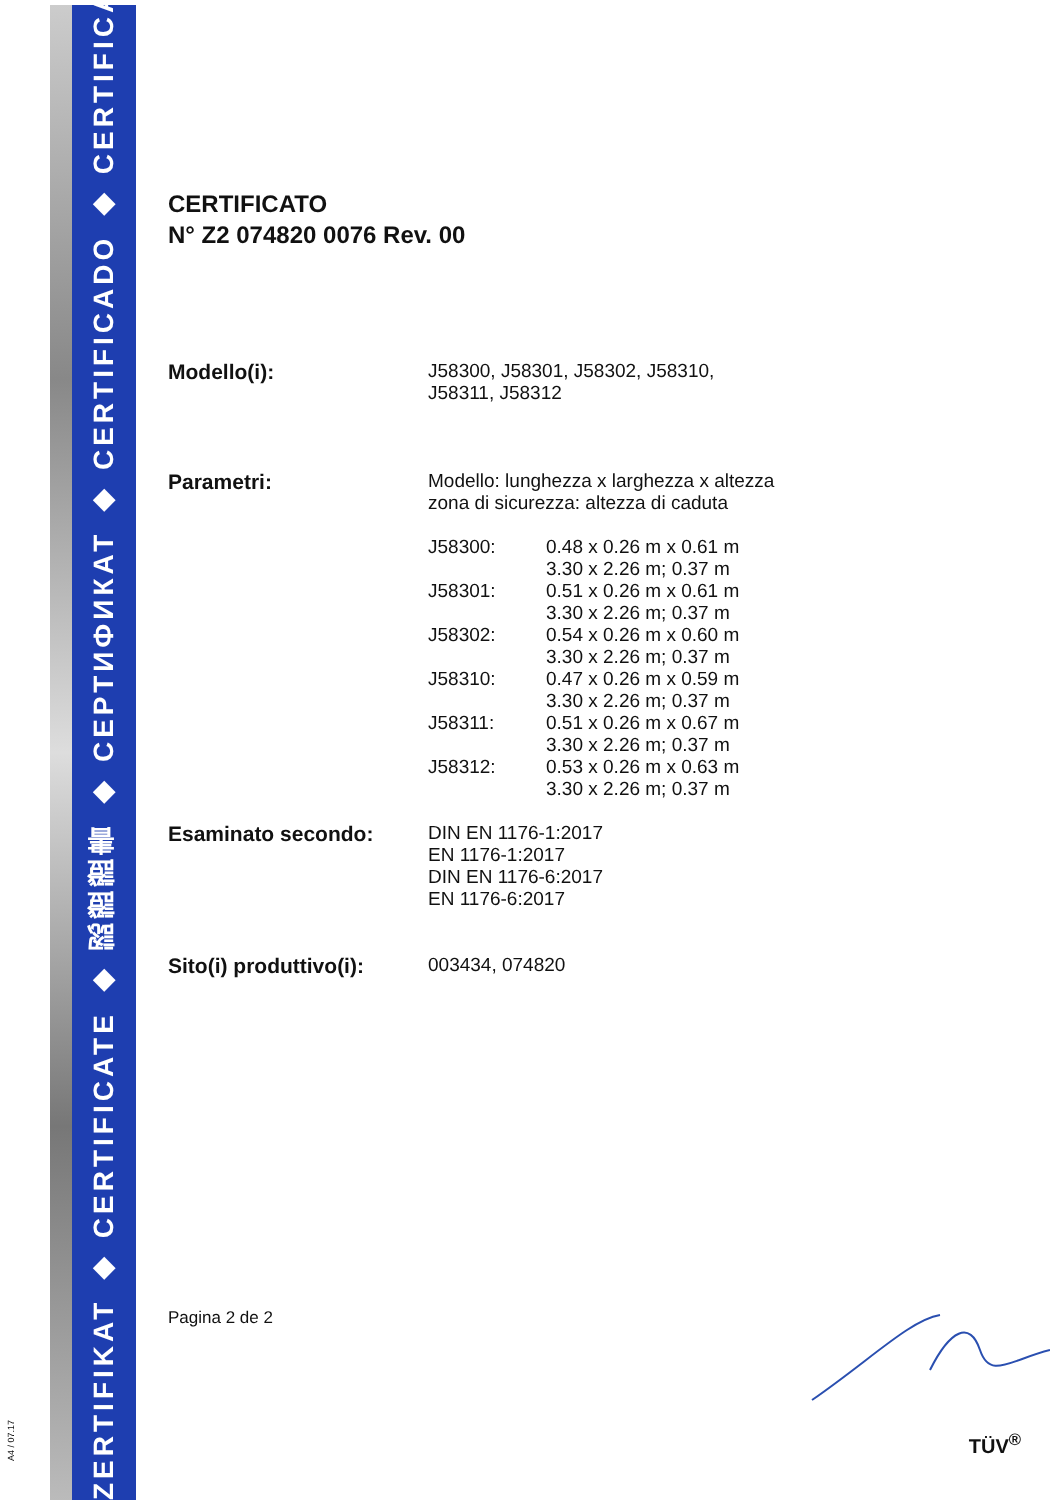ZERTIFIKAT ◆ CERTIFICATE ◆ 認證證書 ◆ СЕРТИФИКАТ ◆ CERTIFICADO ◆ CERTIFICAT
A4 / 07.17
CERTIFICATO
N° Z2 074820 0076 Rev. 00
| Modello(i): | J58300, J58301, J58302, J58310, J58311, J58312 | |
| Parametri: | Modello: lunghezza x larghezza x altezza zona di sicurezza: altezza di caduta | |
| | J58300: | 0.48 x 0.26 m x 0.61 m 3.30 x 2.26 m; 0.37 m |
| | J58301: | 0.51 x 0.26 m x 0.61 m 3.30 x 2.26 m; 0.37 m |
| | J58302: | 0.54 x 0.26 m x 0.60 m 3.30 x 2.26 m; 0.37 m |
| | J58310: | 0.47 x 0.26 m x 0.59 m 3.30 x 2.26 m; 0.37 m |
| | J58311: | 0.51 x 0.26 m x 0.67 m 3.30 x 2.26 m; 0.37 m |
| | J58312: | 0.53 x 0.26 m x 0.63 m 3.30 x 2.26 m; 0.37 m |
| Esaminato secondo: | DIN EN 1176-1:2017 EN 1176-1:2017 DIN EN 1176-6:2017 EN 1176-6:2017 | |
| Sito(i) produttivo(i): | 003434, 074820 | |
Pagina 2 de 2
TÜV<sup>®</sup>